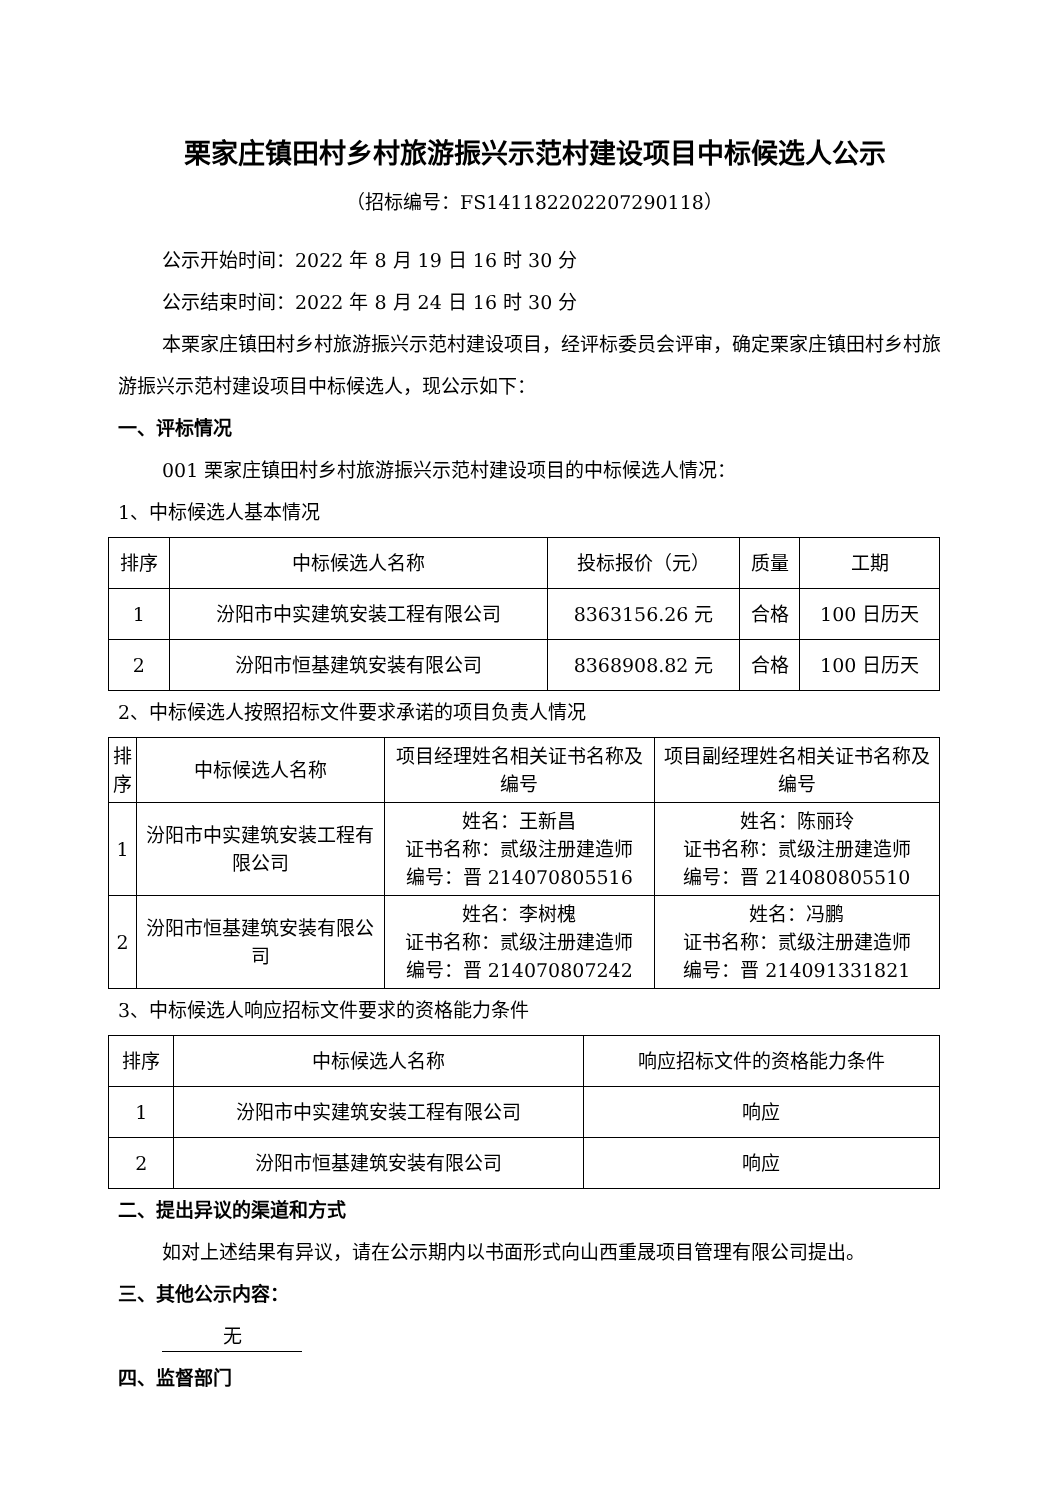栗家庄镇田村乡村旅游振兴示范村建设项目中标候选人公示
（招标编号：FS14118220220729011​8）
公示开始时间：2022 年 8 月 19 日 16 时 30 分
公示结束时间：2022 年 8 月 24 日 16 时 30 分
本栗家庄镇田村乡村旅游振兴示范村建设项目，经评标委员会评审，确定栗家庄镇田村乡村旅游振兴示范村建设项目中标候选人，现公示如下：
一、评标情况
001 栗家庄镇田村乡村旅游振兴示范村建设项目的中标候选人情况：
1、中标候选人基本情况
| 排序 | 中标候选人名称 | 投标报价（元） | 质量 | 工期 |
| 1 | 汾阳市中实建筑安装工程有限公司 | 8363156.26 元 | 合格 | 100 日历天 |
| 2 | 汾阳市恒基建筑安装有限公司 | 8368908.82 元 | 合格 | 100 日历天 |
2、中标候选人按照招标文件要求承诺的项目负责人情况
| 排 序 | 中标候选人名称 | 项目经理姓名相关证书名称及编号 | 项目副经理姓名相关证书名称及编号 |
| 1 | 汾阳市中实建筑安装工程有限公司 | 姓名：王新昌 证书名称：贰级注册建造师 编号：晋 214070805516 | 姓名：陈丽玲 证书名称：贰级注册建造师 编号：晋 214080805510 |
| 2 | 汾阳市恒基建筑安装有限公司 | 姓名：李树槐 证书名称：贰级注册建造师 编号：晋 214070807242 | 姓名：冯鹏 证书名称：贰级注册建造师 编号：晋 214091331821 |
3、中标候选人响应招标文件要求的资格能力条件
| 排序 | 中标候选人名称 | 响应招标文件的资格能力条件 |
| 1 | 汾阳市中实建筑安装工程有限公司 | 响应 |
| 2 | 汾阳市恒基建筑安装有限公司 | 响应 |
二、提出异议的渠道和方式
如对上述结果有异议，请在公示期内以书面形式向山西重晟项目管理有限公司提出。
三、其他公示内容：
无
四、监督部门